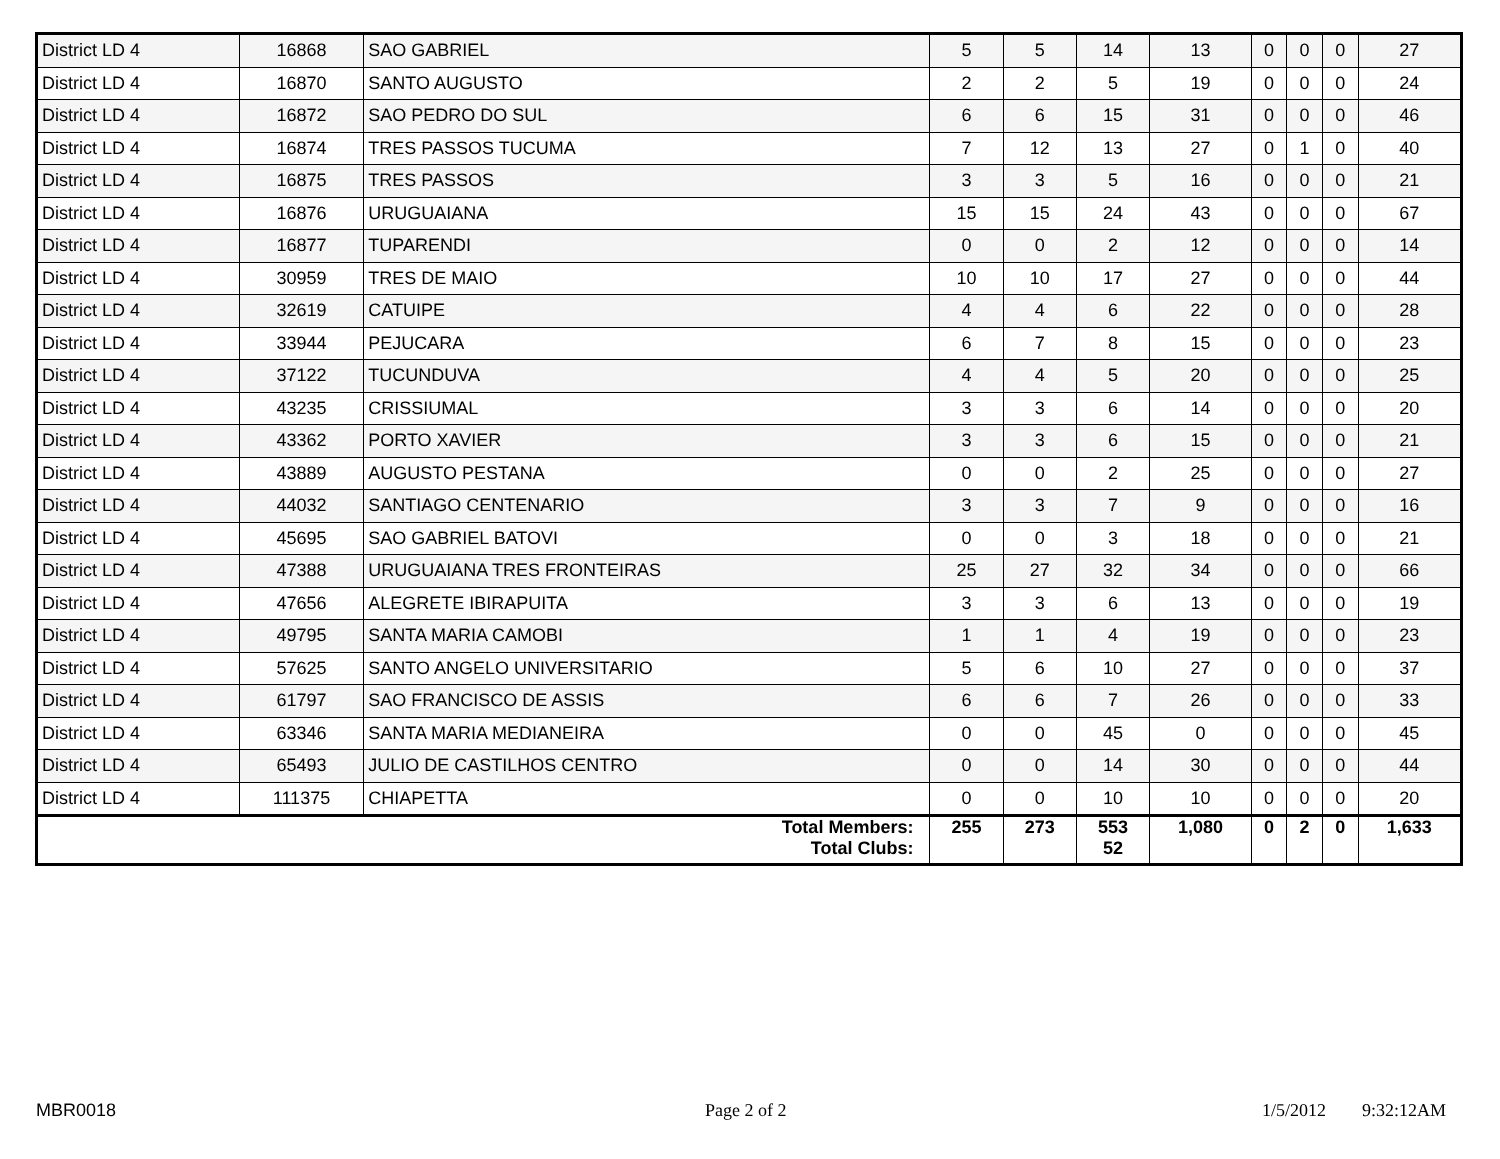| District LD 4 | 16868 | SAO GABRIEL | 5 | 5 | 14 | 13 | 0 | 0 | 0 | 27 |
| District LD 4 | 16870 | SANTO AUGUSTO | 2 | 2 | 5 | 19 | 0 | 0 | 0 | 24 |
| District LD 4 | 16872 | SAO PEDRO DO SUL | 6 | 6 | 15 | 31 | 0 | 0 | 0 | 46 |
| District LD 4 | 16874 | TRES PASSOS TUCUMA | 7 | 12 | 13 | 27 | 0 | 1 | 0 | 40 |
| District LD 4 | 16875 | TRES PASSOS | 3 | 3 | 5 | 16 | 0 | 0 | 0 | 21 |
| District LD 4 | 16876 | URUGUAIANA | 15 | 15 | 24 | 43 | 0 | 0 | 0 | 67 |
| District LD 4 | 16877 | TUPARENDI | 0 | 0 | 2 | 12 | 0 | 0 | 0 | 14 |
| District LD 4 | 30959 | TRES DE MAIO | 10 | 10 | 17 | 27 | 0 | 0 | 0 | 44 |
| District LD 4 | 32619 | CATUIPE | 4 | 4 | 6 | 22 | 0 | 0 | 0 | 28 |
| District LD 4 | 33944 | PEJUCARA | 6 | 7 | 8 | 15 | 0 | 0 | 0 | 23 |
| District LD 4 | 37122 | TUCUNDUVA | 4 | 4 | 5 | 20 | 0 | 0 | 0 | 25 |
| District LD 4 | 43235 | CRISSIUMAL | 3 | 3 | 6 | 14 | 0 | 0 | 0 | 20 |
| District LD 4 | 43362 | PORTO XAVIER | 3 | 3 | 6 | 15 | 0 | 0 | 0 | 21 |
| District LD 4 | 43889 | AUGUSTO PESTANA | 0 | 0 | 2 | 25 | 0 | 0 | 0 | 27 |
| District LD 4 | 44032 | SANTIAGO CENTENARIO | 3 | 3 | 7 | 9 | 0 | 0 | 0 | 16 |
| District LD 4 | 45695 | SAO GABRIEL BATOVI | 0 | 0 | 3 | 18 | 0 | 0 | 0 | 21 |
| District LD 4 | 47388 | URUGUAIANA TRES FRONTEIRAS | 25 | 27 | 32 | 34 | 0 | 0 | 0 | 66 |
| District LD 4 | 47656 | ALEGRETE IBIRAPUITA | 3 | 3 | 6 | 13 | 0 | 0 | 0 | 19 |
| District LD 4 | 49795 | SANTA MARIA CAMOBI | 1 | 1 | 4 | 19 | 0 | 0 | 0 | 23 |
| District LD 4 | 57625 | SANTO ANGELO UNIVERSITARIO | 5 | 6 | 10 | 27 | 0 | 0 | 0 | 37 |
| District LD 4 | 61797 | SAO FRANCISCO DE ASSIS | 6 | 6 | 7 | 26 | 0 | 0 | 0 | 33 |
| District LD 4 | 63346 | SANTA MARIA MEDIANEIRA | 0 | 0 | 45 | 0 | 0 | 0 | 0 | 45 |
| District LD 4 | 65493 | JULIO DE CASTILHOS CENTRO | 0 | 0 | 14 | 30 | 0 | 0 | 0 | 44 |
| District LD 4 | 111375 | CHIAPETTA | 0 | 0 | 10 | 10 | 0 | 0 | 0 | 20 |
| Total Members: Total Clubs: | | | 255 | 273 | 553 52 | 1,080 | 0 | 2 | 0 | 1,633 |
MBR0018 Page 2 of 2 1/5/2012 9:32:12AM